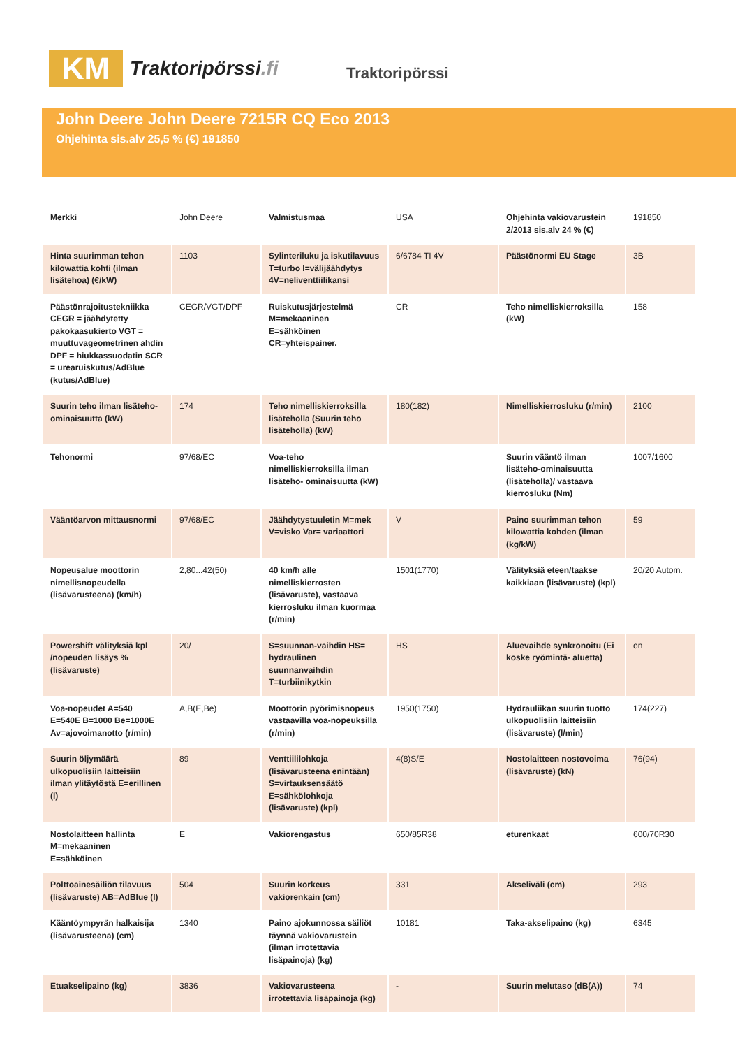KM
Traktoripörssi.fi
Traktoripörssi
John Deere John Deere 7215R CQ Eco 2013
Ohjehinta sis.alv 25,5 % (€) 191850
| Merkki | John Deere | Valmistusmaa | USA | Ohjehinta vakiovarustein 2/2013 sis.alv 24 % (€) | 191850 |
| Hinta suurimman tehon kilowattia kohti (ilman lisätehoa) (€/kW) | 1103 | Sylinteriluku ja iskutilavuus T=turbo I=välijäähdytys 4V=neliventtiilikansi | 6/6784 TI 4V | Päästönormi EU Stage | 3B |
| Päästönrajoitustekniikka CEGR = jäähdytetty pakokaasukierto VGT = muuttuvageometrinen ahdin DPF = hiukkassuodatin SCR = urearuiskutus/AdBlue (kutus/AdBlue) | CEGR/VGT/DPF | Ruiskutusjärjestelmä M=mekaaninen E=sähköinen CR=yhteispainer. | CR | Teho nimelliskierroksilla (kW) | 158 |
| Suurin teho ilman lisäteho-ominaisuutta (kW) | 174 | Teho nimelliskierroksilla lisäteholla (Suurin teho lisäteholla) (kW) | 180(182) | Nimelliskierrosluku (r/min) | 2100 |
| Tehonormi | 97/68/EC | Voa-teho nimelliskierroksilla ilman lisäteho- ominaisuutta (kW) | | Suurin vääntö ilman lisäteho-ominaisuutta (lisäteholla)/ vastaava kierrosluku (Nm) | 1007/1600 |
| Vääntöarvon mittausnormi | 97/68/EC | Jäähdytystuuletin M=mek V=visko Var= variaattori | V | Paino suurimman tehon kilowattia kohden (ilman (kg/kW) | 59 |
| Nopeusalue moottorin nimellisnopeudella (lisävarusteena) (km/h) | 2,80...42(50) | 40 km/h alle nimelliskierrosten (lisävaruste), vastaava kierrosluku ilman kuormaa (r/min) | 1501(1770) | Välityksiä eteen/taakse kaikkiaan (lisävaruste) (kpl) | 20/20 Autom. |
| Powershift välityksiä kpl /nopeuden lisäys % (lisävaruste) | 20/ | S=suunnan-vaihdin HS= hydraulinen suunnanvaihdin T=turbiinikytkin | HS | Aluevaihde synkronoitu (Ei koske ryömintä- aluetta) | on |
| Voa-nopeudet A=540 E=540E B=1000 Be=1000E Av=ajovoimanotto (r/min) | A,B(E,Be) | Moottorin pyörimisnopeus vastaavilla voa-nopeuksilla (r/min) | 1950(1750) | Hydrauliikan suurin tuotto ulkopuolisiin laitteisiin (lisävaruste) (l/min) | 174(227) |
| Suurin öljymäärä ulkopuolisiin laitteisiin ilman ylitäytöstä E=erillinen (l) | 89 | Venttiililohkoja (lisävarusteena enintään) S=virtauksensäätö E=sähkölohkoja (lisävaruste) (kpl) | 4(8)S/E | Nostolaitteen nostovoima (lisävaruste) (kN) | 76(94) |
| Nostolaitteen hallinta M=mekaaninen E=sähköinen | E | Vakiorengastus | 650/85R38 | eturenkaat | 600/70R30 |
| Polttoainesäiliön tilavuus (lisävaruste) AB=AdBlue (l) | 504 | Suurin korkeus vakiorenkain (cm) | 331 | Akseliväli (cm) | 293 |
| Kääntöympyrän halkaisija (lisävarusteena) (cm) | 1340 | Paino ajokunnossa säiliöt täynnä vakiovarustein (ilman irrotettavia lisäpainoja) (kg) | 10181 | Taka-akselipaino (kg) | 6345 |
| Etuakselipaino (kg) | 3836 | Vakiovarusteena irrotettavia lisäpainoja (kg) | - | Suurin melutaso (dB(A)) | 74 |